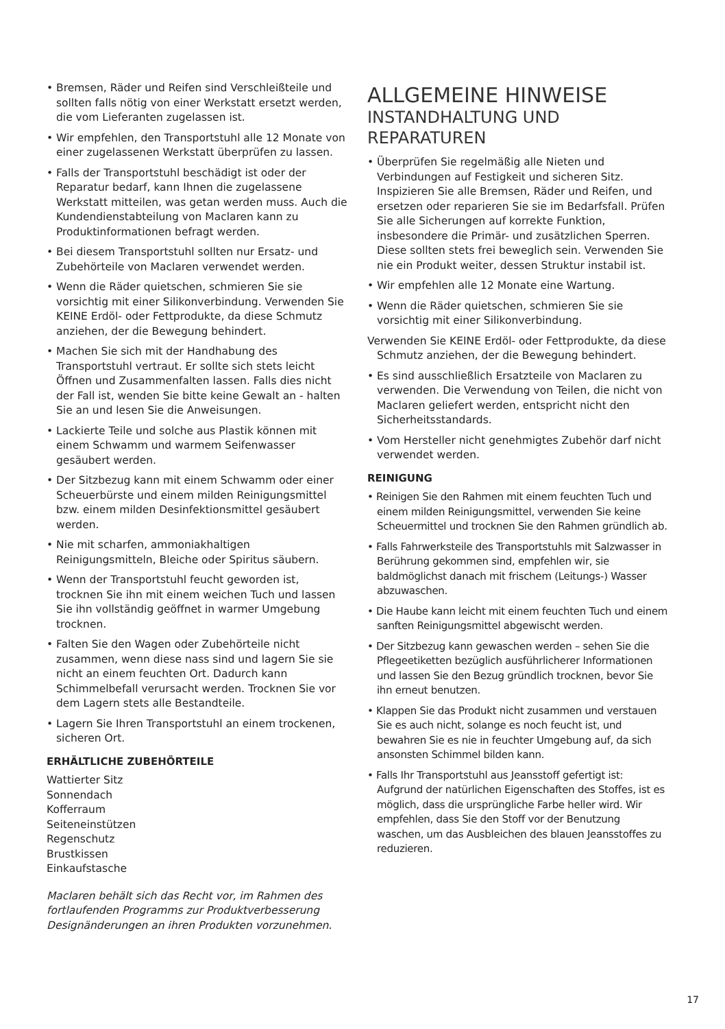• Bremsen, Räder und Reifen sind Verschleißteile und sollten falls nötig von einer Werkstatt ersetzt werden, die vom Lieferanten zugelassen ist.
• Wir empfehlen, den Transportstuhl alle 12 Monate von einer zugelassenen Werkstatt überprüfen zu lassen.
• Falls der Transportstuhl beschädigt ist oder der Reparatur bedarf, kann Ihnen die zugelassene Werkstatt mitteilen, was getan werden muss. Auch die Kundendienstabteilung von Maclaren kann zu Produktinformationen befragt werden.
• Bei diesem Transportstuhl sollten nur Ersatz- und Zubehörteile von Maclaren verwendet werden.
• Wenn die Räder quietschen, schmieren Sie sie vorsichtig mit einer Silikonverbindung. Verwenden Sie KEINE Erdöl- oder Fettprodukte, da diese Schmutz anziehen, der die Bewegung behindert.
• Machen Sie sich mit der Handhabung des Transportstuhl vertraut. Er sollte sich stets leicht Öffnen und Zusammenfalten lassen. Falls dies nicht der Fall ist, wenden Sie bitte keine Gewalt an - halten Sie an und lesen Sie die Anweisungen.
• Lackierte Teile und solche aus Plastik können mit einem Schwamm und warmem Seifenwasser gesäubert werden.
• Der Sitzbezug kann mit einem Schwamm oder einer Scheuerbürste und einem milden Reinigungsmittel bzw. einem milden Desinfektionsmittel gesäubert werden.
• Nie mit scharfen, ammoniakhaltigen Reinigungsmitteln, Bleiche oder Spiritus säubern.
• Wenn der Transportstuhl feucht geworden ist, trocknen Sie ihn mit einem weichen Tuch und lassen Sie ihn vollständig geöffnet in warmer Umgebung trocknen.
• Falten Sie den Wagen oder Zubehörteile nicht zusammen, wenn diese nass sind und lagern Sie sie nicht an einem feuchten Ort. Dadurch kann Schimmelbefall verursacht werden. Trocknen Sie vor dem Lagern stets alle Bestandteile.
• Lagern Sie Ihren Transportstuhl an einem trockenen, sicheren Ort.
ERHÄLTLICHE ZUBEHÖRTEILE
Wattierter Sitz
Sonnendach
Kofferraum
Seiteneinstützen
Regenschutz
Brustkissen
Einkaufstasche
Maclaren behält sich das Recht vor, im Rahmen des fortlaufenden Programms zur Produktverbesserung Designänderungen an ihren Produkten vorzunehmen.
ALLGEMEINE HINWEISE
INSTANDHALTUNG UND REPARATUREN
• Überprüfen Sie regelmäßig alle Nieten und Verbindungen auf Festigkeit und sicheren Sitz. Inspizieren Sie alle Bremsen, Räder und Reifen, und ersetzen oder reparieren Sie sie im Bedarfsfall. Prüfen Sie alle Sicherungen auf korrekte Funktion, insbesondere die Primär- und zusätzlichen Sperren. Diese sollten stets frei beweglich sein. Verwenden Sie nie ein Produkt weiter, dessen Struktur instabil ist.
• Wir empfehlen alle 12 Monate eine Wartung.
• Wenn die Räder quietschen, schmieren Sie sie vorsichtig mit einer Silikonverbindung.
Verwenden Sie KEINE Erdöl- oder Fettprodukte, da diese Schmutz anziehen, der die Bewegung behindert.
• Es sind ausschließlich Ersatzteile von Maclaren zu verwenden. Die Verwendung von Teilen, die nicht von Maclaren geliefert werden, entspricht nicht den Sicherheitsstandards.
• Vom Hersteller nicht genehmigtes Zubehör darf nicht verwendet werden.
REINIGUNG
• Reinigen Sie den Rahmen mit einem feuchten Tuch und einem milden Reinigungsmittel, verwenden Sie keine Scheuermittel und trocknen Sie den Rahmen gründlich ab.
• Falls Fahrwerksteile des Transportstuhls mit Salzwasser in Berührung gekommen sind, empfehlen wir, sie baldmöglichst danach mit frischem (Leitungs-) Wasser abzuwaschen.
• Die Haube kann leicht mit einem feuchten Tuch und einem sanften Reinigungsmittel abgewischt werden.
• Der Sitzbezug kann gewaschen werden – sehen Sie die Pflegeetiketten bezüglich ausführlicherer Informationen und lassen Sie den Bezug gründlich trocknen, bevor Sie ihn erneut benutzen.
• Klappen Sie das Produkt nicht zusammen und verstauen Sie es auch nicht, solange es noch feucht ist, und bewahren Sie es nie in feuchter Umgebung auf, da sich ansonsten Schimmel bilden kann.
• Falls Ihr Transportstuhl aus Jeansstoff gefertigt ist: Aufgrund der natürlichen Eigenschaften des Stoffes, ist es möglich, dass die ursprüngliche Farbe heller wird. Wir empfehlen, dass Sie den Stoff vor der Benutzung waschen, um das Ausbleichen des blauen Jeansstoffes zu reduzieren.
17